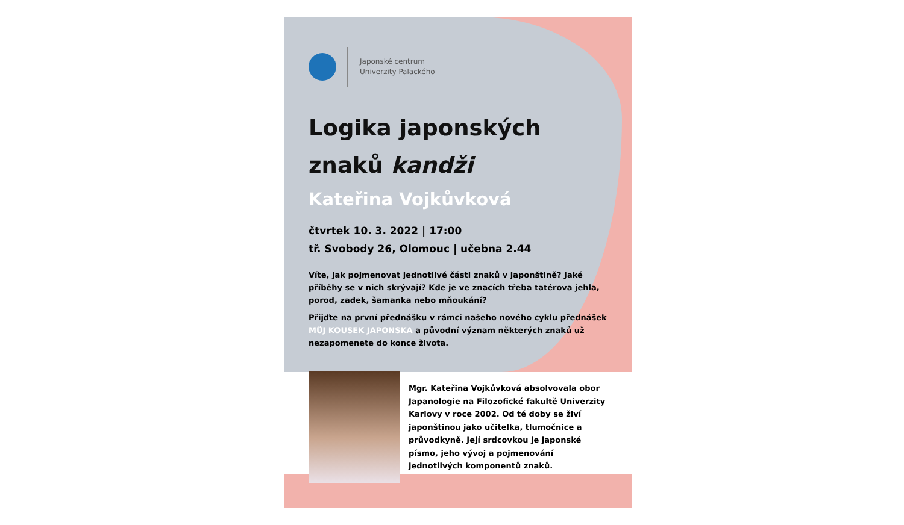Japonské centrum
Univerzity Palackého
Logika japonských
znaků kandži
Kateřina Vojkůvková
čtvrtek 10. 3. 2022 | 17:00
tř. Svobody 26, Olomouc | učebna 2.44
Víte, jak pojmenovat jednotlivé části znaků v japonštině? Jaké příběhy se v nich skrývají? Kde je ve znacích třeba tatérova jehla, porod, zadek, šamanka nebo mňoukání?
Přijďte na první přednášku v rámci našeho nového cyklu přednášek MŮJ KOUSEK JAPONSKA a původní význam některých znaků už nezapomenete do konce života.
Mgr. Kateřina Vojkůvková absolvovala obor Japanologie na Filozofické fakultě Univerzity Karlovy v roce 2002. Od té doby se živí japonštinou jako učitelka, tlumočnice a průvodkyně. Její srdcovkou je japonské písmo, jeho vývoj a pojmenování jednotlivých komponentů znaků.